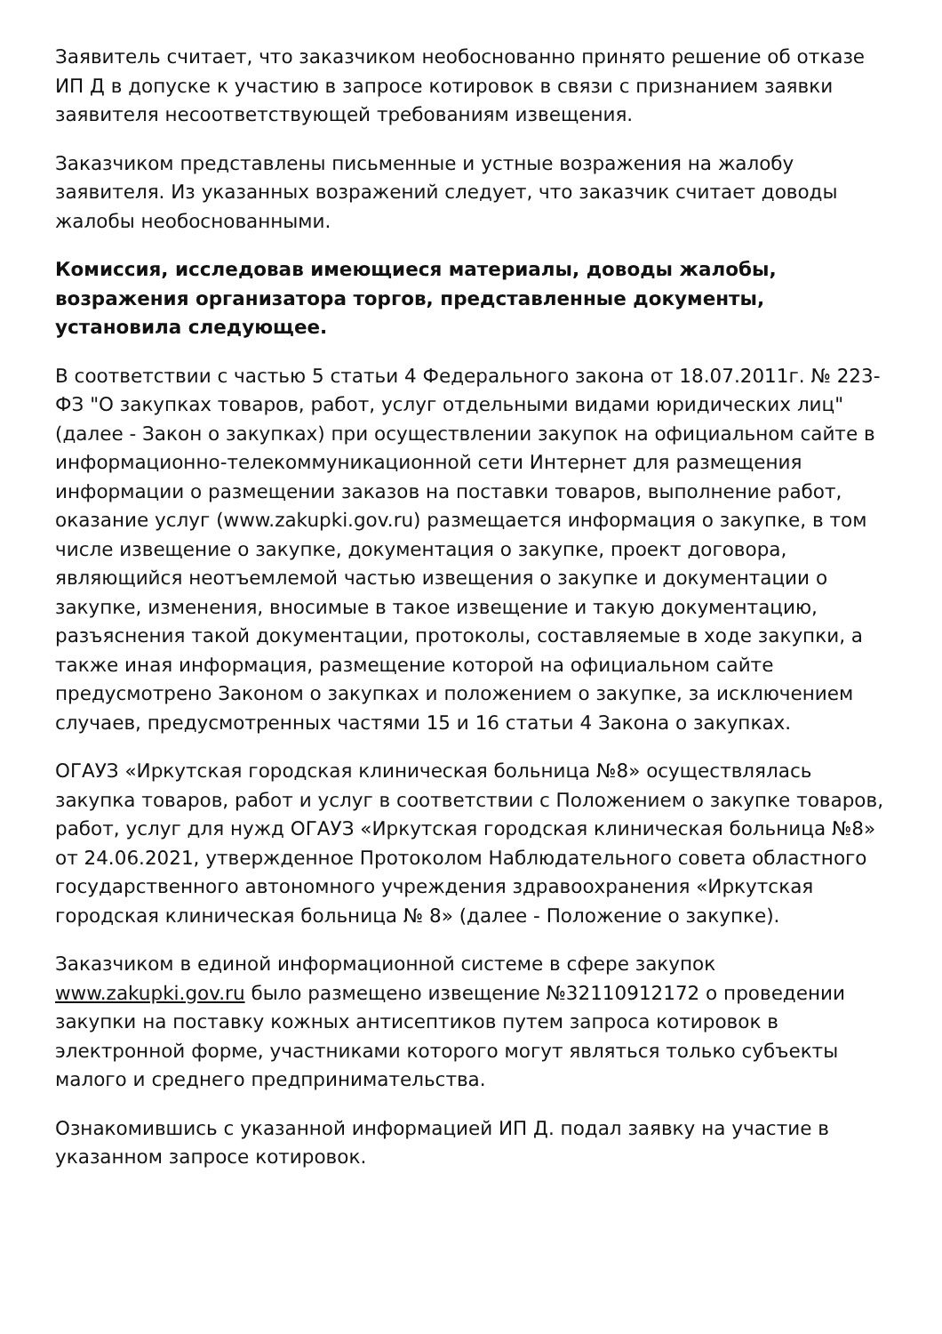Заявитель считает, что заказчиком необоснованно принято решение об отказе ИП Д в допуске к участию в запросе котировок в связи с признанием заявки заявителя несоответствующей требованиям извещения.
Заказчиком представлены письменные и устные возражения на жалобу заявителя. Из указанных возражений следует, что заказчик считает доводы жалобы необоснованными.
Комиссия, исследовав имеющиеся материалы, доводы жалобы, возражения организатора торгов, представленные документы, установила следующее.
В соответствии с частью 5 статьи 4 Федерального закона от 18.07.2011г. № 223-ФЗ "О закупках товаров, работ, услуг отдельными видами юридических лиц" (далее - Закон о закупках) при осуществлении закупок на официальном сайте в информационно-телекоммуникационной сети Интернет для размещения информации о размещении заказов на поставки товаров, выполнение работ, оказание услуг (www.zakupki.gov.ru) размещается информация о закупке, в том числе извещение о закупке, документация о закупке, проект договора, являющийся неотъемлемой частью извещения о закупке и документации о закупке, изменения, вносимые в такое извещение и такую документацию, разъяснения такой документации, протоколы, составляемые в ходе закупки, а также иная информация, размещение которой на официальном сайте предусмотрено Законом о закупках и положением о закупке, за исключением случаев, предусмотренных частями 15 и 16 статьи 4 Закона о закупках.
ОГАУЗ «Иркутская городская клиническая больница №8» осуществлялась закупка товаров, работ и услуг в соответствии с Положением о закупке товаров, работ, услуг для нужд ОГАУЗ «Иркутская городская клиническая больница №8» от 24.06.2021, утвержденное Протоколом Наблюдательного совета областного государственного автономного учреждения здравоохранения «Иркутская городская клиническая больница № 8» (далее - Положение о закупке).
Заказчиком в единой информационной системе в сфере закупок www.zakupki.gov.ru было размещено извещение №32110912172 о проведении закупки на поставку кожных антисептиков путем запроса котировок в электронной форме, участниками которого могут являться только субъекты малого и среднего предпринимательства.
Ознакомившись с указанной информацией ИП Д. подал заявку на участие в указанном запросе котировок.